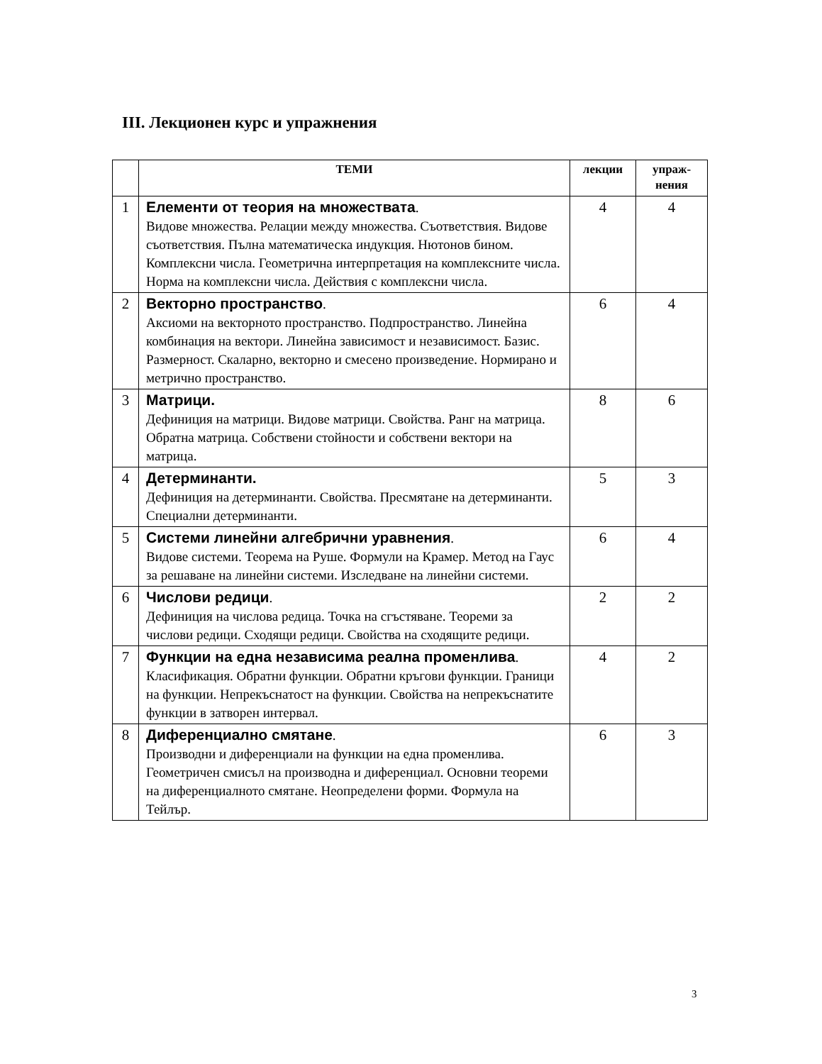III. Лекционен курс и упражнения
| | ТЕМИ | лекции | упраж- нения |
| --- | --- | --- | --- |
| 1 | Елементи от теория на множествата . Видове множества. Релации между множества. Съответствия. Видове съответствия. Пълна математическа индукция. Нютонов бином. Комплексни числа. Геометрична интерпретация на комплексните числа. Норма на комплексни числа. Действия с комплексни числа. | 4 | 4 |
| 2 | Векторно пространство . Аксиоми на векторното пространство. Подпространство. Линейна комбинация на вектори. Линейна зависимост и независимост. Базис. Размерност. Скаларно, векторно и смесено произведение. Нормирано и метрично пространство. | 6 | 4 |
| 3 | Матрици. Дефиниция на матрици. Видове матрици. Свойства. Ранг на матрица. Обратна матрица. Собствени стойности и собствени вектори на матрица. | 8 | 6 |
| 4 | Детерминанти. Дефиниция на детерминанти. Свойства. Пресмятане на детерминанти. Специални детерминанти. | 5 | 3 |
| 5 | Системи линейни алгебрични уравнения . Видове системи. Теорема на Руше. Формули на Крамер. Метод на Гаус за решаване на линейни системи. Изследване на линейни системи. | 6 | 4 |
| 6 | Числови редици . Дефиниция на числова редица. Точка на сгъстяване. Теореми за числови редици. Сходящи редици. Свойства на сходящите редици. | 2 | 2 |
| 7 | Функции на една независима реална променлива . Класификация. Обратни функции. Обратни кръгови функции. Граници на функции. Непрекъснатост на функции. Свойства на непрекъснатите функции в затворен интервал. | 4 | 2 |
| 8 | Диференциално смятане . Производни и диференциали на функции на една променлива. Геометричен смисъл на производна и диференциал. Основни теореми на диференциалното смятане. Неопределени форми. Формула на Тейлър. | 6 | 3 |
3